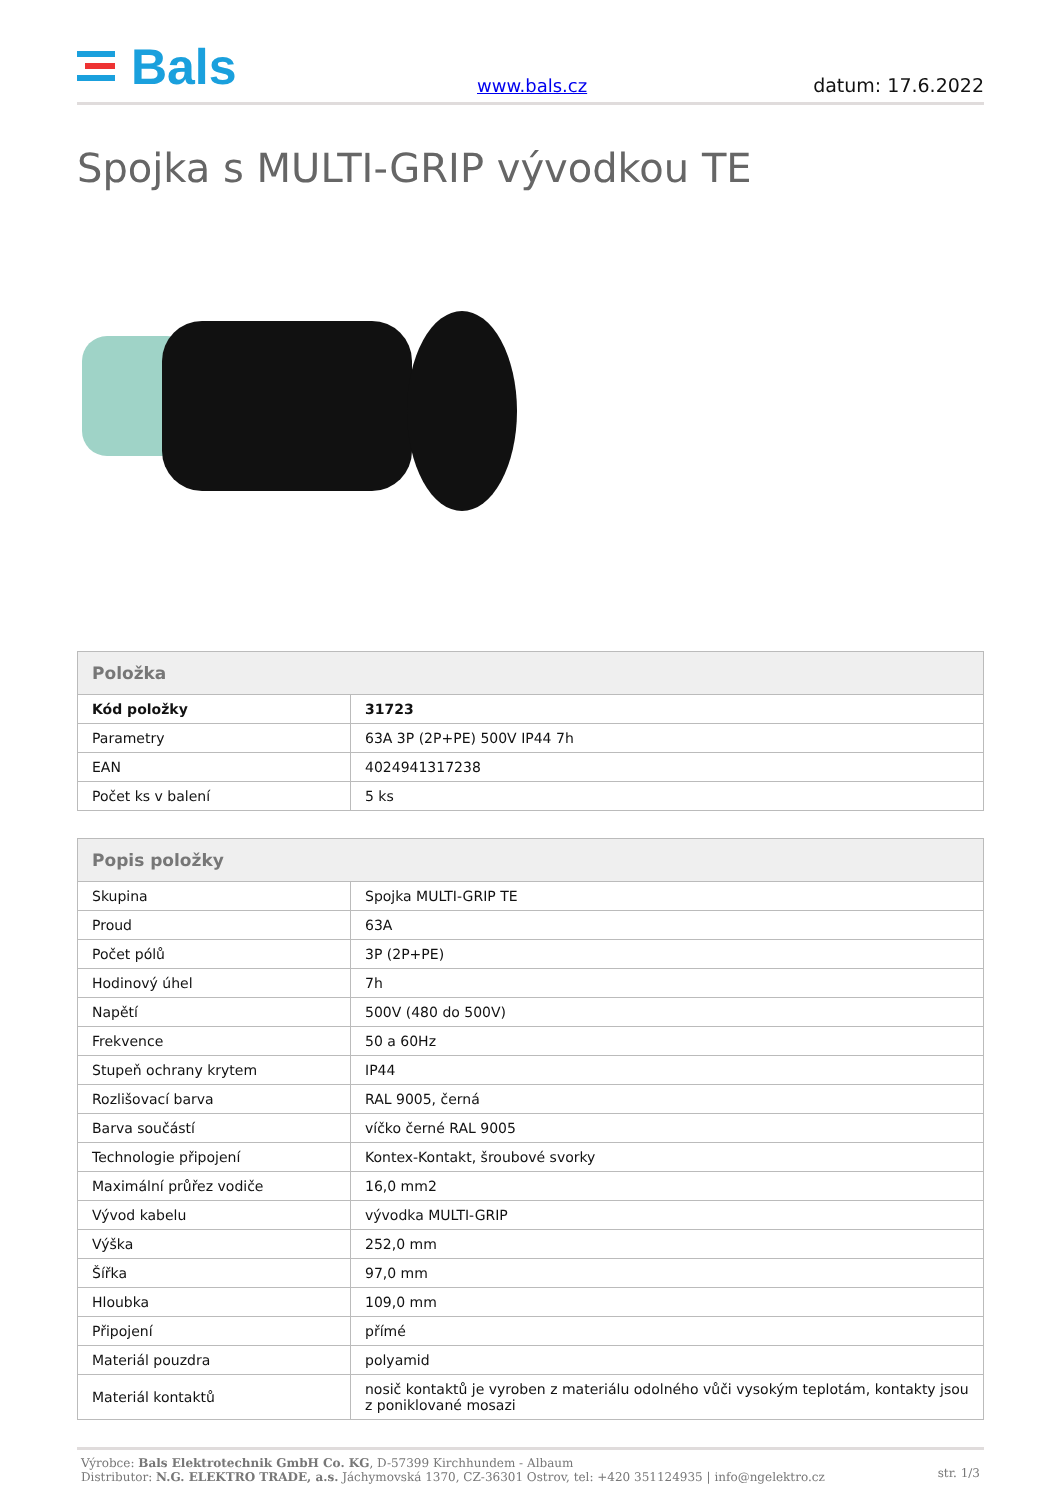Bals
www.bals.cz
datum: 17.6.2022
Spojka s MULTI-GRIP vývodkou TE
| Položka | |
| --- | --- |
| Kód položky | 31723 |
| Parametry | 63A 3P (2P+PE) 500V IP44 7h |
| EAN | 4024941317238 |
| Počet ks v balení | 5 ks |
| Popis položky | |
| --- | --- |
| Skupina | Spojka MULTI-GRIP TE |
| Proud | 63A |
| Počet pólů | 3P (2P+PE) |
| Hodinový úhel | 7h |
| Napětí | 500V (480 do 500V) |
| Frekvence | 50 a 60Hz |
| Stupeň ochrany krytem | IP44 |
| Rozlišovací barva | RAL 9005, černá |
| Barva součástí | víčko černé RAL 9005 |
| Technologie připojení | Kontex-Kontakt, šroubové svorky |
| Maximální průřez vodiče | 16,0 mm2 |
| Vývod kabelu | vývodka MULTI-GRIP |
| Výška | 252,0 mm |
| Šířka | 97,0 mm |
| Hloubka | 109,0 mm |
| Připojení | přímé |
| Materiál pouzdra | polyamid |
| Materiál kontaktů | nosič kontaktů je vyroben z materiálu odolného vůči vysokým teplotám, kontakty jsou z poniklované mosazi |
Výrobce: Bals Elektrotechnik GmbH Co. KG, D-57399 Kirchhundem - Albaum
Distributor: N.G. ELEKTRO TRADE, a.s. Jáchymovská 1370, CZ-36301 Ostrov, tel: +420 351124935 | info@ngelektro.cz
str. 1/3